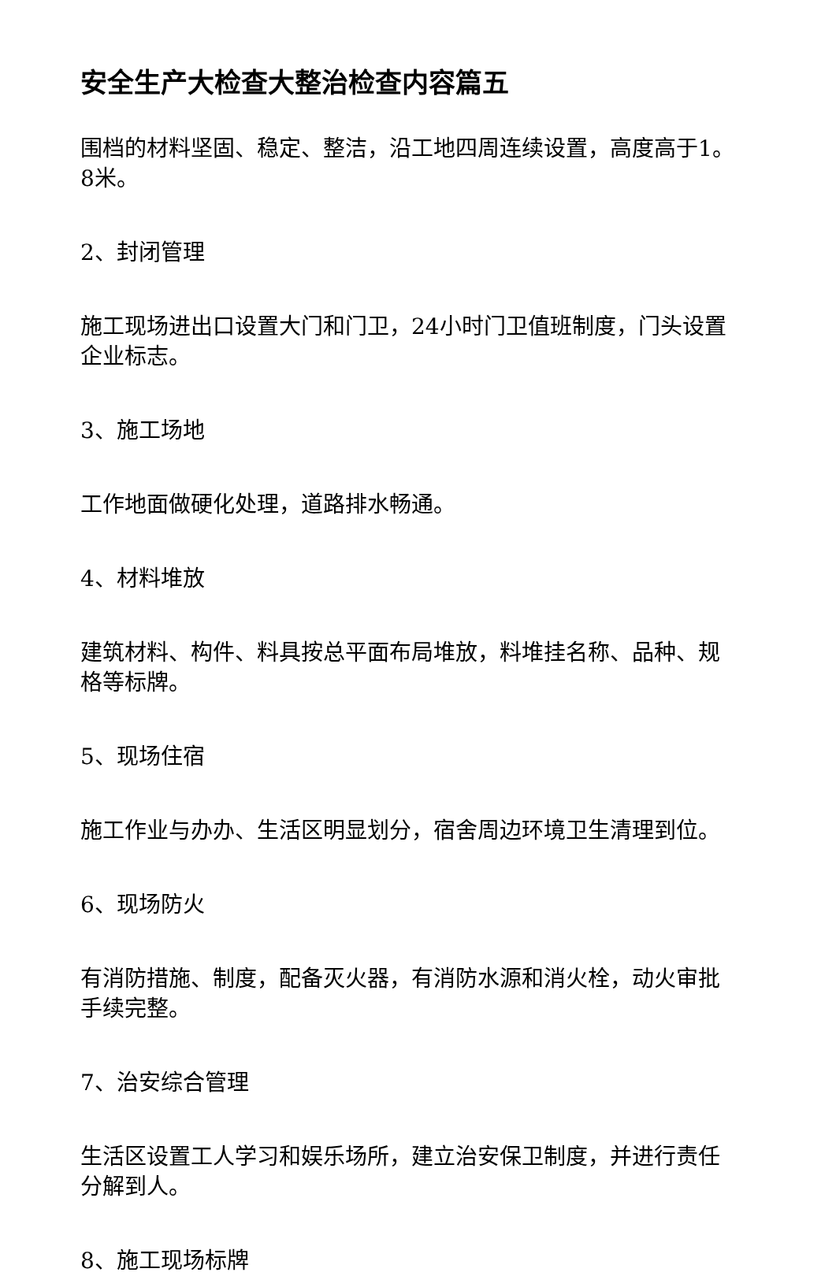安全生产大检查大整治检查内容篇五
围档的材料坚固、稳定、整洁，沿工地四周连续设置，高度高于1。8米。
2、封闭管理
施工现场进出口设置大门和门卫，24小时门卫值班制度，门头设置企业标志。
3、施工场地
工作地面做硬化处理，道路排水畅通。
4、材料堆放
建筑材料、构件、料具按总平面布局堆放，料堆挂名称、品种、规格等标牌。
5、现场住宿
施工作业与办办、生活区明显划分，宿舍周边环境卫生清理到位。
6、现场防火
有消防措施、制度，配备灭火器，有消防水源和消火栓，动火审批手续完整。
7、治安综合管理
生活区设置工人学习和娱乐场所，建立治安保卫制度，并进行责任分解到人。
8、施工现场标牌